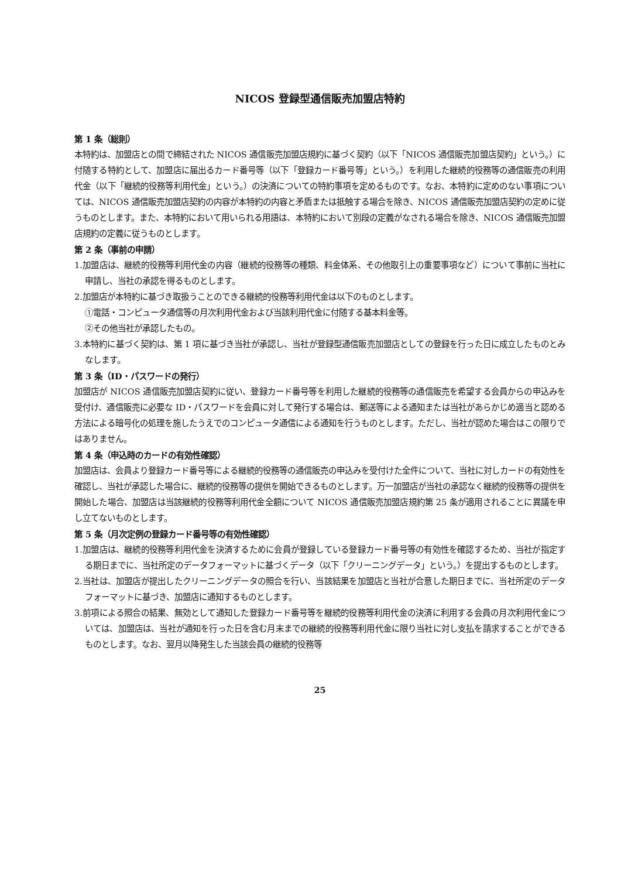NICOS 登録型通信販売加盟店特約
第 1 条（総則）
本特約は、加盟店との間で締結された NICOS 通信販売加盟店規約に基づく契約（以下「NICOS 通信販売加盟店契約」という。）に付随する特約として、加盟店に届出るカード番号等（以下「登録カード番号等」という。）を利用した継続的役務等の通信販売の利用代金（以下「継続的役務等利用代金」という。）の決済についての特約事項を定めるものです。なお、本特約に定めのない事項については、NICOS 通信販売加盟店契約の内容が本特約の内容と矛盾または抵触する場合を除き、NICOS 通信販売加盟店契約の定めに従うものとします。また、本特約において用いられる用語は、本特約において別段の定義がなされる場合を除き、NICOS 通信販売加盟店規約の定義に従うものとします。
第 2 条（事前の申請）
1.加盟店は、継続的役務等利用代金の内容（継続的役務等の種類、料金体系、その他取引上の重要事項など）について事前に当社に申請し、当社の承認を得るものとします。
2.加盟店が本特約に基づき取扱うことのできる継続的役務等利用代金は以下のものとします。
①電話・コンピュータ通信等の月次利用代金および当該利用代金に付随する基本料金等。
②その他当社が承認したもの。
3.本特約に基づく契約は、第 1 項に基づき当社が承認し、当社が登録型通信販売加盟店としての登録を行った日に成立したものとみなします。
第 3 条（ID・パスワードの発行）
加盟店が NICOS 通信販売加盟店契約に従い、登録カード番号等を利用した継続的役務等の通信販売を希望する会員からの申込みを受付け、通信販売に必要な ID・パスワードを会員に対して発行する場合は、郵送等による通知または当社があらかじめ適当と認める方法による暗号化の処理を施したうえでのコンピュータ通信による通知を行うものとします。ただし、当社が認めた場合はこの限りではありません。
第 4 条（申込時のカードの有効性確認）
加盟店は、会員より登録カード番号等による継続的役務等の通信販売の申込みを受付けた全件について、当社に対しカードの有効性を確認し、当社が承認した場合に、継続的役務等の提供を開始できるものとします。万一加盟店が当社の承認なく継続的役務等の提供を開始した場合、加盟店は当該継続的役務等利用代金全額について NICOS 通信販売加盟店規約第 25 条が適用されることに異議を申し立てないものとします。
第 5 条（月次定例の登録カード番号等の有効性確認）
1.加盟店は、継続的役務等利用代金を決済するために会員が登録している登録カード番号等の有効性を確認するため、当社が指定する期日までに、当社所定のデータフォーマットに基づくデータ（以下「クリーニングデータ」という。）を提出するものとします。
2.当社は、加盟店が提出したクリーニングデータの照合を行い、当該結果を加盟店と当社が合意した期日までに、当社所定のデータフォーマットに基づき、加盟店に通知するものとします。
3.前項による照合の結果、無効として通知した登録カード番号等を継続的役務等利用代金の決済に利用する会員の月次利用代金については、加盟店は、当社が通知を行った日を含む月末までの継続的役務等利用代金に限り当社に対し支払を請求することができるものとします。なお、翌月以降発生した当該会員の継続的役務等
25